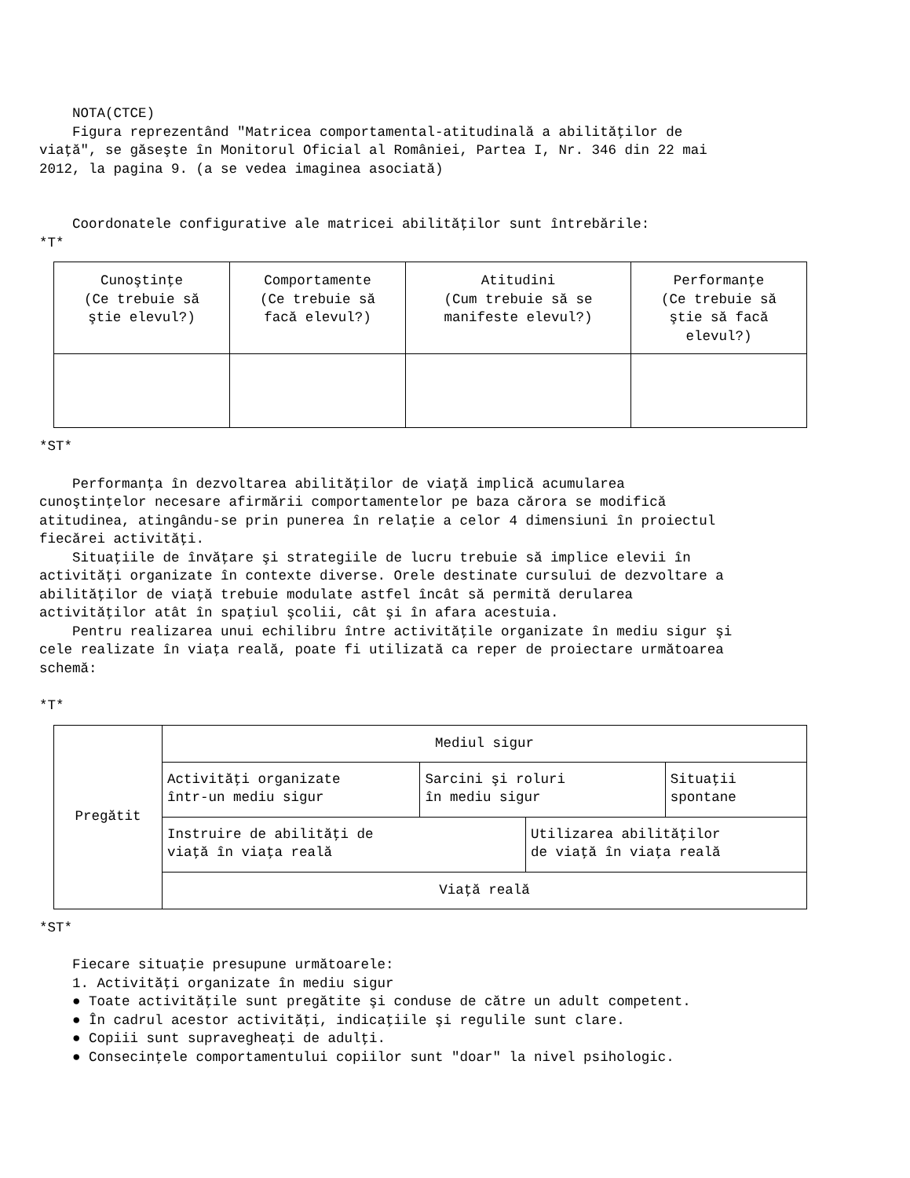NOTA(CTCE) Figura reprezentând "Matricea comportamental-atitudinală a abilităţilor de viaţă", se găseşte în Monitorul Oficial al României, Partea I, Nr. 346 din 22 mai 2012, la pagina 9. (a se vedea imaginea asociată)
Coordonatele configurative ale matricei abilităţilor sunt întrebările: *T*
| Cunoştinţe (Ce trebuie să ştie elevul?) | Comportamente (Ce trebuie să facă elevul?) | Atitudini (Cum trebuie să se manifeste elevul?) | Performanţe (Ce trebuie să ştie să facă elevul?) |
*ST*
Performanţa în dezvoltarea abilităţilor de viaţă implică acumularea cunoştinţelor necesare afirmării comportamentelor pe baza cărora se modifică atitudinea, atingându-se prin punerea în relaţie a celor 4 dimensiuni în proiectul fiecărei activităţi. Situaţiile de învăţare şi strategiile de lucru trebuie să implice elevii în activităţi organizate în contexte diverse. Orele destinate cursului de dezvoltare a abilităţilor de viaţă trebuie modulate astfel încât să permită derularea activităţilor atât în spaţiul şcolii, cât şi în afara acestuia. Pentru realizarea unui echilibru între activităţile organizate în mediu sigur şi cele realizate în viaţa reală, poate fi utilizată ca reper de proiectare următoarea schemă:
*T*
| Pregătit | Mediul sigur | | | |
| | Activităţi organizate într-un mediu sigur | Sarcini şi roluri în mediu sigur | | Situaţii spontane |
| | Instruire de abilităţi de viaţă în viaţa reală | | Utilizarea abilităţilor de viaţă în viaţa reală | |
| | Viaţă reală | | | |
*ST*
Fiecare situaţie presupune următoarele: 1. Activităţi organizate în mediu sigur ● Toate activităţile sunt pregătite şi conduse de către un adult competent. ● În cadrul acestor activităţi, indicaţiile şi regulile sunt clare. ● Copiii sunt supravegheaţi de adulţi. ● Consecinţele comportamentului copiilor sunt "doar" la nivel psihologic.